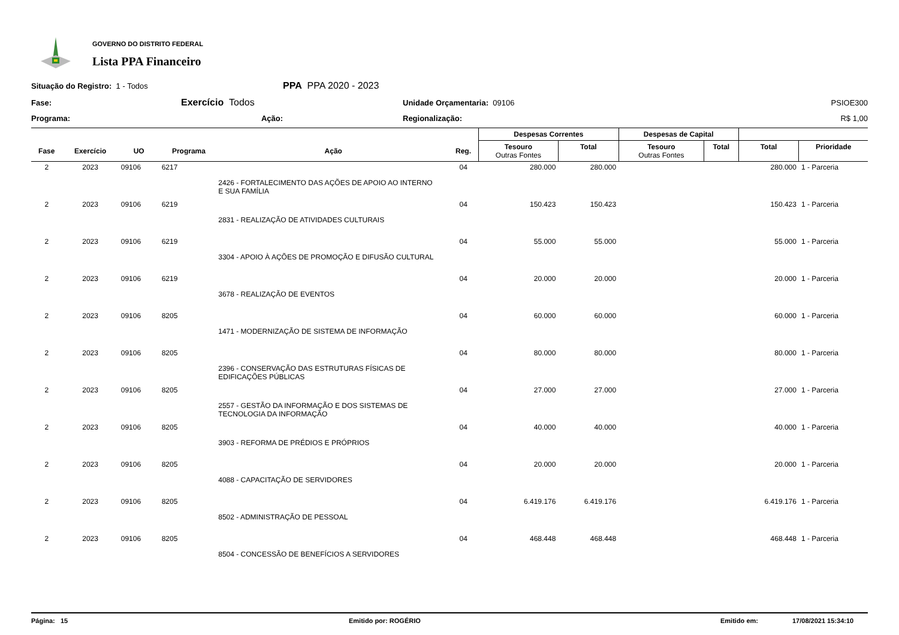GOVERNO DO DISTRITO FEDERAL
Lista PPA Financeiro
Situação do Registro: 1 - Todos
PPA PPA 2020 - 2023
Fase:
Exercício Todos
Unidade Orçamentaria: 09106
PSIOE300
Programa:
Ação:
Regionalização:
R$ 1,00
| | | | | | | Despesas Correntes | | Despesas de Capital | | | |
| --- | --- | --- | --- | --- | --- | --- | --- | --- | --- | --- | --- |
| Fase | Exercício | UO | Programa | Ação | Reg. | Tesouro Outras Fontes | Total | Tesouro Outras Fontes | Total | Total | Prioridade |
| 2 | 2023 | 09106 | 6217 | | 04 | 280.000 | 280.000 | | | 280.000 | 1 - Parceria |
| | | | | 2426 - FORTALECIMENTO DAS AÇÕES DE APOIO AO INTERNO E SUA FAMÍLIA | | | | | | | |
| 2 | 2023 | 09106 | 6219 | | 04 | 150.423 | 150.423 | | | 150.423 | 1 - Parceria |
| | | | | 2831 - REALIZAÇÃO DE ATIVIDADES CULTURAIS | | | | | | | |
| 2 | 2023 | 09106 | 6219 | | 04 | 55.000 | 55.000 | | | 55.000 | 1 - Parceria |
| | | | | 3304 - APOIO À AÇÕES DE PROMOÇÃO E DIFUSÃO CULTURAL | | | | | | | |
| 2 | 2023 | 09106 | 6219 | | 04 | 20.000 | 20.000 | | | 20.000 | 1 - Parceria |
| | | | | 3678 - REALIZAÇÃO DE EVENTOS | | | | | | | |
| 2 | 2023 | 09106 | 8205 | | 04 | 60.000 | 60.000 | | | 60.000 | 1 - Parceria |
| | | | | 1471 - MODERNIZAÇÃO DE SISTEMA DE INFORMAÇÃO | | | | | | | |
| 2 | 2023 | 09106 | 8205 | | 04 | 80.000 | 80.000 | | | 80.000 | 1 - Parceria |
| | | | | 2396 - CONSERVAÇÃO DAS ESTRUTURAS FÍSICAS DE EDIFICAÇÕES PÚBLICAS | | | | | | | |
| 2 | 2023 | 09106 | 8205 | | 04 | 27.000 | 27.000 | | | 27.000 | 1 - Parceria |
| | | | | 2557 - GESTÃO DA INFORMAÇÃO E DOS SISTEMAS DE TECNOLOGIA DA INFORMAÇÃO | | | | | | | |
| 2 | 2023 | 09106 | 8205 | | 04 | 40.000 | 40.000 | | | 40.000 | 1 - Parceria |
| | | | | 3903 - REFORMA DE PRÉDIOS E PRÓPRIOS | | | | | | | |
| 2 | 2023 | 09106 | 8205 | | 04 | 20.000 | 20.000 | | | 20.000 | 1 - Parceria |
| | | | | 4088 - CAPACITAÇÃO DE SERVIDORES | | | | | | | |
| 2 | 2023 | 09106 | 8205 | | 04 | 6.419.176 | 6.419.176 | | | 6.419.176 | 1 - Parceria |
| | | | | 8502 - ADMINISTRAÇÃO DE PESSOAL | | | | | | | |
| 2 | 2023 | 09106 | 8205 | | 04 | 468.448 | 468.448 | | | 468.448 | 1 - Parceria |
| | | | | 8504 - CONCESSÃO DE BENEFÍCIOS A SERVIDORES | | | | | | | |
Página: 15 Emitido por: ROGÉRIO Emitido em: 17/08/2021 15:34:10